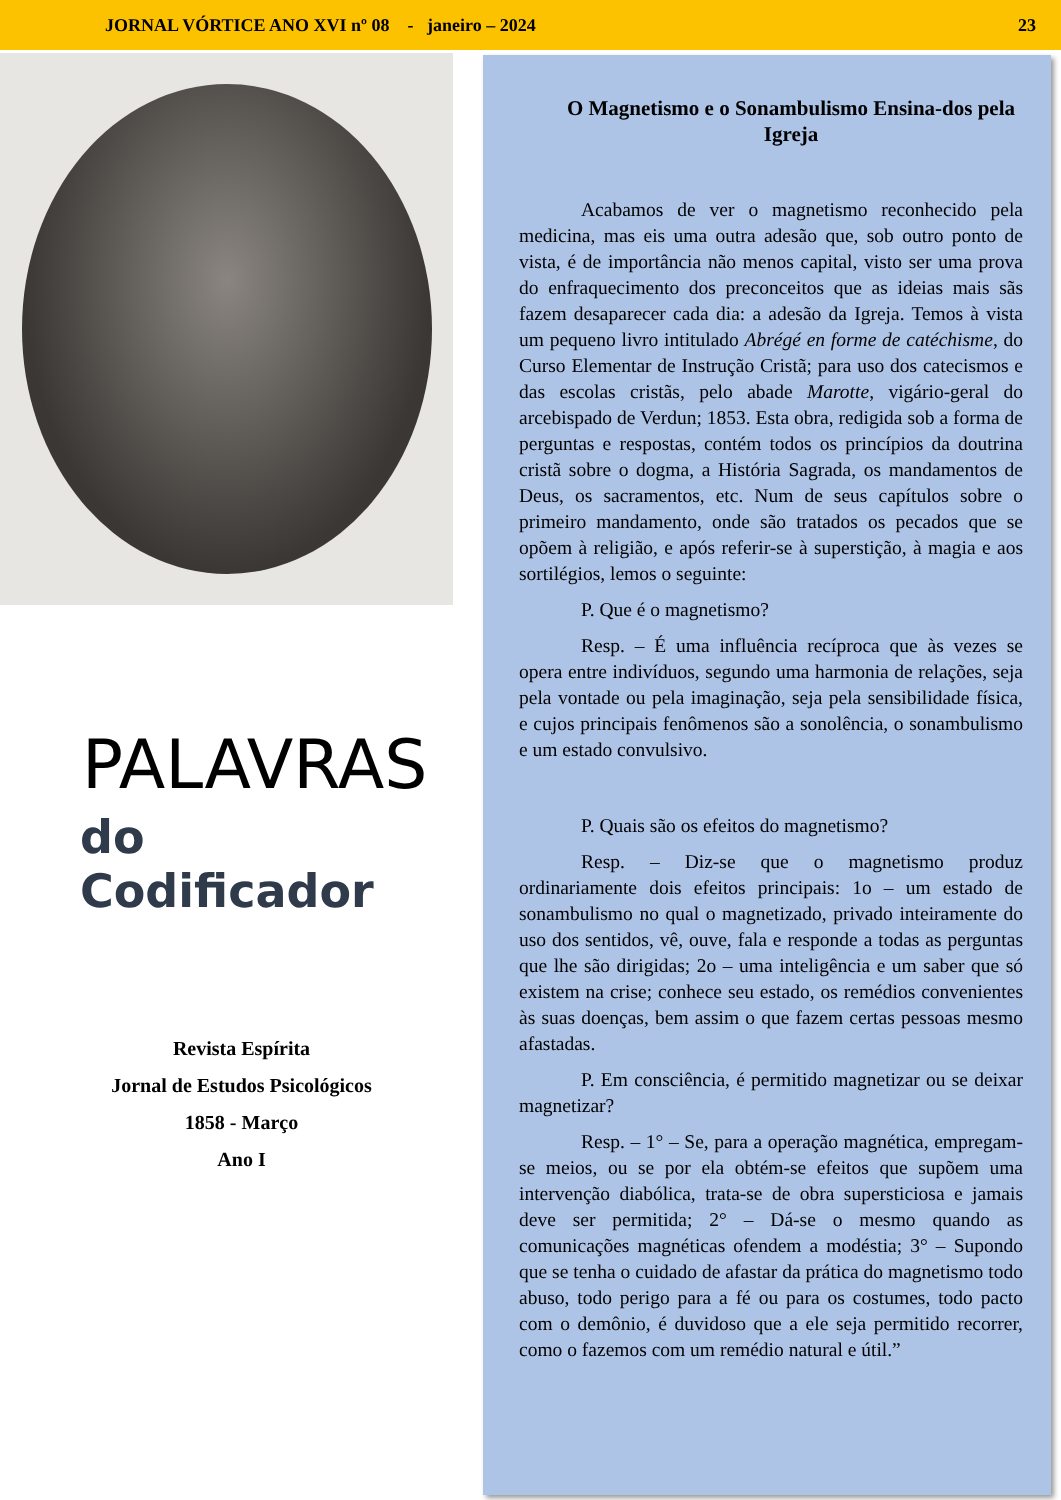JORNAL VÓRTICE ANO XVI nº 08 - janeiro – 2024 23
PALAVRAS
do Codificador
Revista Espírita
Jornal de Estudos Psicológicos
1858 - Março
Ano I
O Magnetismo e o Sonambulismo Ensina-dos pela Igreja
Acabamos de ver o magnetismo reconhecido pela medicina, mas eis uma outra adesão que, sob outro ponto de vista, é de importância não menos capital, visto ser uma prova do enfraquecimento dos preconceitos que as ideias mais sãs fazem desaparecer cada dia: a adesão da Igreja. Temos à vista um pequeno livro intitulado Abrégé en forme de catéchisme, do Curso Elementar de Instrução Cristã; para uso dos catecismos e das escolas cristãs, pelo abade Marotte, vigário-geral do arcebispado de Verdun; 1853. Esta obra, redigida sob a forma de perguntas e respostas, contém todos os princípios da doutrina cristã sobre o dogma, a História Sagrada, os mandamentos de Deus, os sacramentos, etc. Num de seus capítulos sobre o primeiro mandamento, onde são tratados os pecados que se opõem à religião, e após referir-se à superstição, à magia e aos sortilégios, lemos o seguinte:
P. Que é o magnetismo?
Resp. – É uma influência recíproca que às vezes se opera entre indivíduos, segundo uma harmonia de relações, seja pela vontade ou pela imaginação, seja pela sensibilidade física, e cujos principais fenômenos são a sonolência, o sonambulismo e um estado convulsivo.
P. Quais são os efeitos do magnetismo?
Resp. – Diz-se que o magnetismo produz ordinariamente dois efeitos principais: 1o – um estado de sonambulismo no qual o magnetizado, privado inteiramente do uso dos sentidos, vê, ouve, fala e responde a todas as perguntas que lhe são dirigidas; 2o – uma inteligência e um saber que só existem na crise; conhece seu estado, os remédios convenientes às suas doenças, bem assim o que fazem certas pessoas mesmo afastadas.
P. Em consciência, é permitido magnetizar ou se deixar magnetizar?
Resp. – 1° – Se, para a operação magnética, empregam-se meios, ou se por ela obtém-se efeitos que supõem uma intervenção diabólica, trata-se de obra supersticiosa e jamais deve ser permitida; 2° – Dá-se o mesmo quando as comunicações magnéticas ofendem a modéstia; 3° – Supondo que se tenha o cuidado de afastar da prática do magnetismo todo abuso, todo perigo para a fé ou para os costumes, todo pacto com o demônio, é duvidoso que a ele seja permitido recorrer, como o fazemos com um remédio natural e útil.”